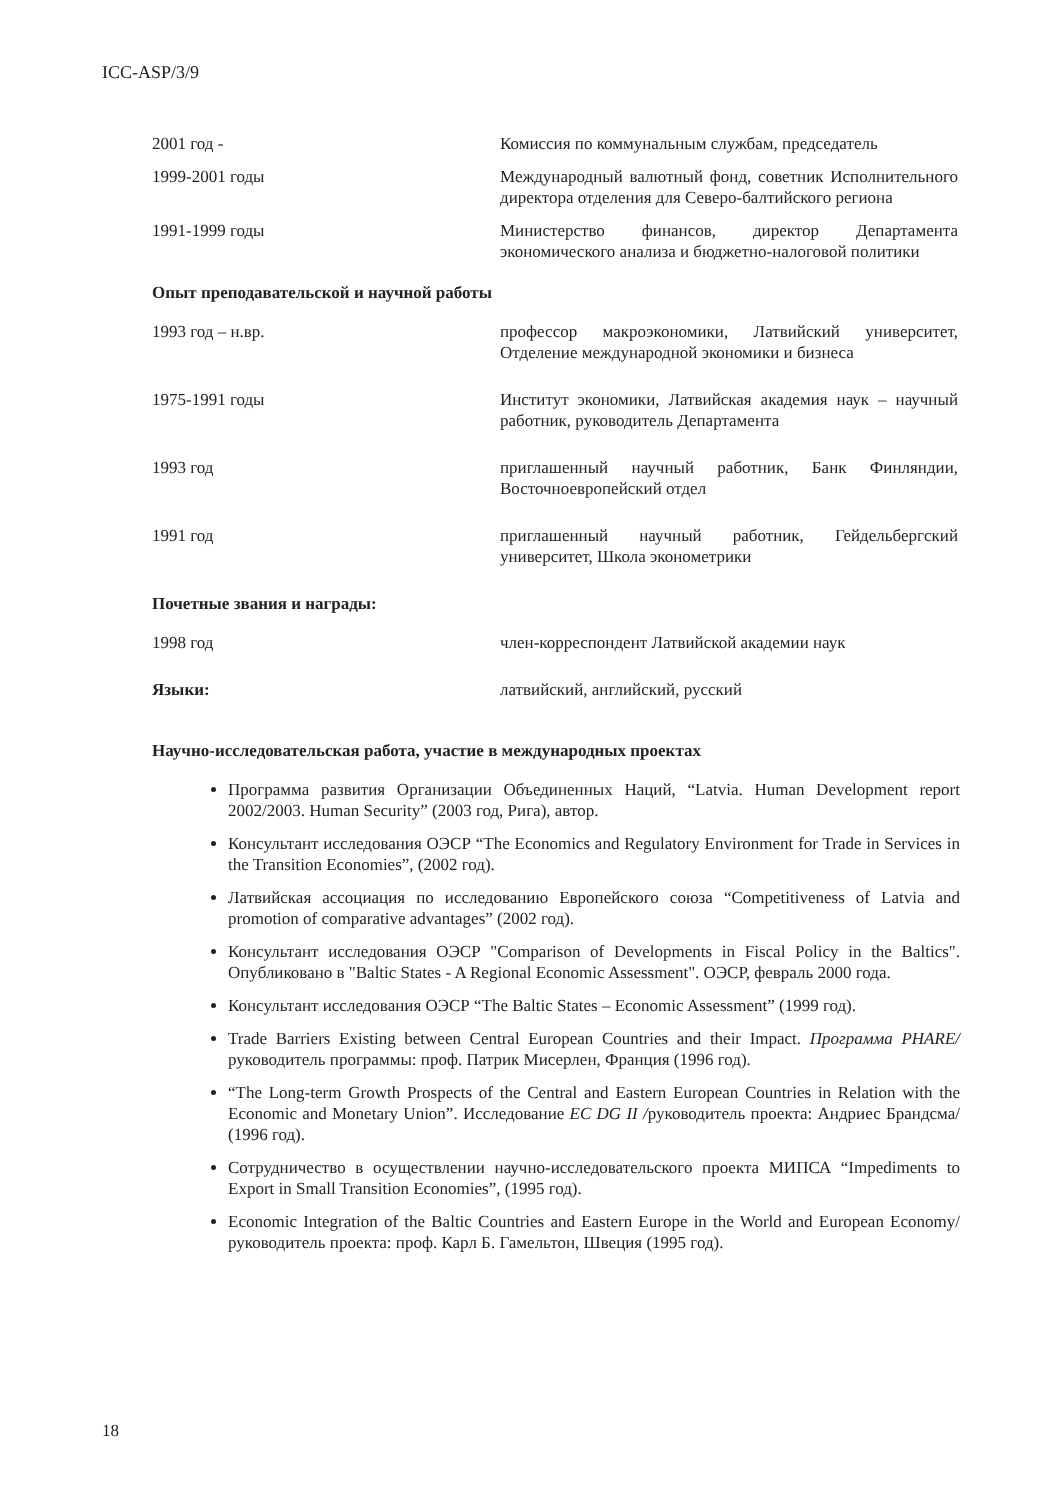ICC-ASP/3/9
2001 год - Комиссия по коммунальным службам, председатель
1999-2001 годы Международный валютный фонд, советник Исполнительного директора отделения для Северо-балтийского региона
1991-1999 годы Министерство финансов, директор Департамента экономического анализа и бюджетно-налоговой политики
Опыт преподавательской и научной работы
1993 год – н.вр. профессор макроэкономики, Латвийский университет, Отделение международной экономики и бизнеса
1975-1991 годы Институт экономики, Латвийская академия наук – научный работник, руководитель Департамента
1993 год приглашенный научный работник, Банк Финляндии, Восточноевропейский отдел
1991 год приглашенный научный работник, Гейдельбергский университет, Школа эконометрики
Почетные звания и награды:
1998 год член-корреспондент Латвийской академии наук
Языки: латвийский, английский, русский
Научно-исследовательская работа, участие в международных проектах
Программа развития Организации Объединенных Наций, “Latvia. Human Development report 2002/2003. Human Security” (2003 год, Рига), автор.
Консультант исследования ОЭСР “The Economics and Regulatory Environment for Trade in Services in the Transition Economies”, (2002 год).
Латвийская ассоциация по исследованию Европейского союза “Competitiveness of Latvia and promotion of comparative advantages” (2002 год).
Консультант исследования ОЭСР "Comparison of Developments in Fiscal Policy in the Baltics". Опубликовано в "Baltic States - A Regional Economic Assessment". ОЭСР, февраль 2000 года.
Консультант исследования ОЭСР “The Baltic States – Economic Assessment” (1999 год).
Trade Barriers Existing between Central European Countries and their Impact. Программа PHARE/руководитель программы: проф. Патрик Мисерлен, Франция (1996 год).
“The Long-term Growth Prospects of the Central and Eastern European Countries in Relation with the Economic and Monetary Union”. Исследование EC DG II /руководитель проекта: Андриес Брандсма/ (1996 год).
Сотрудничество в осуществлении научно-исследовательского проекта МИПСА “Impediments to Export in Small Transition Economies”, (1995 год).
Economic Integration of the Baltic Countries and Eastern Europe in the World and European Economy/руководитель проекта: проф. Карл Б. Гамельтон, Швеция (1995 год).
18